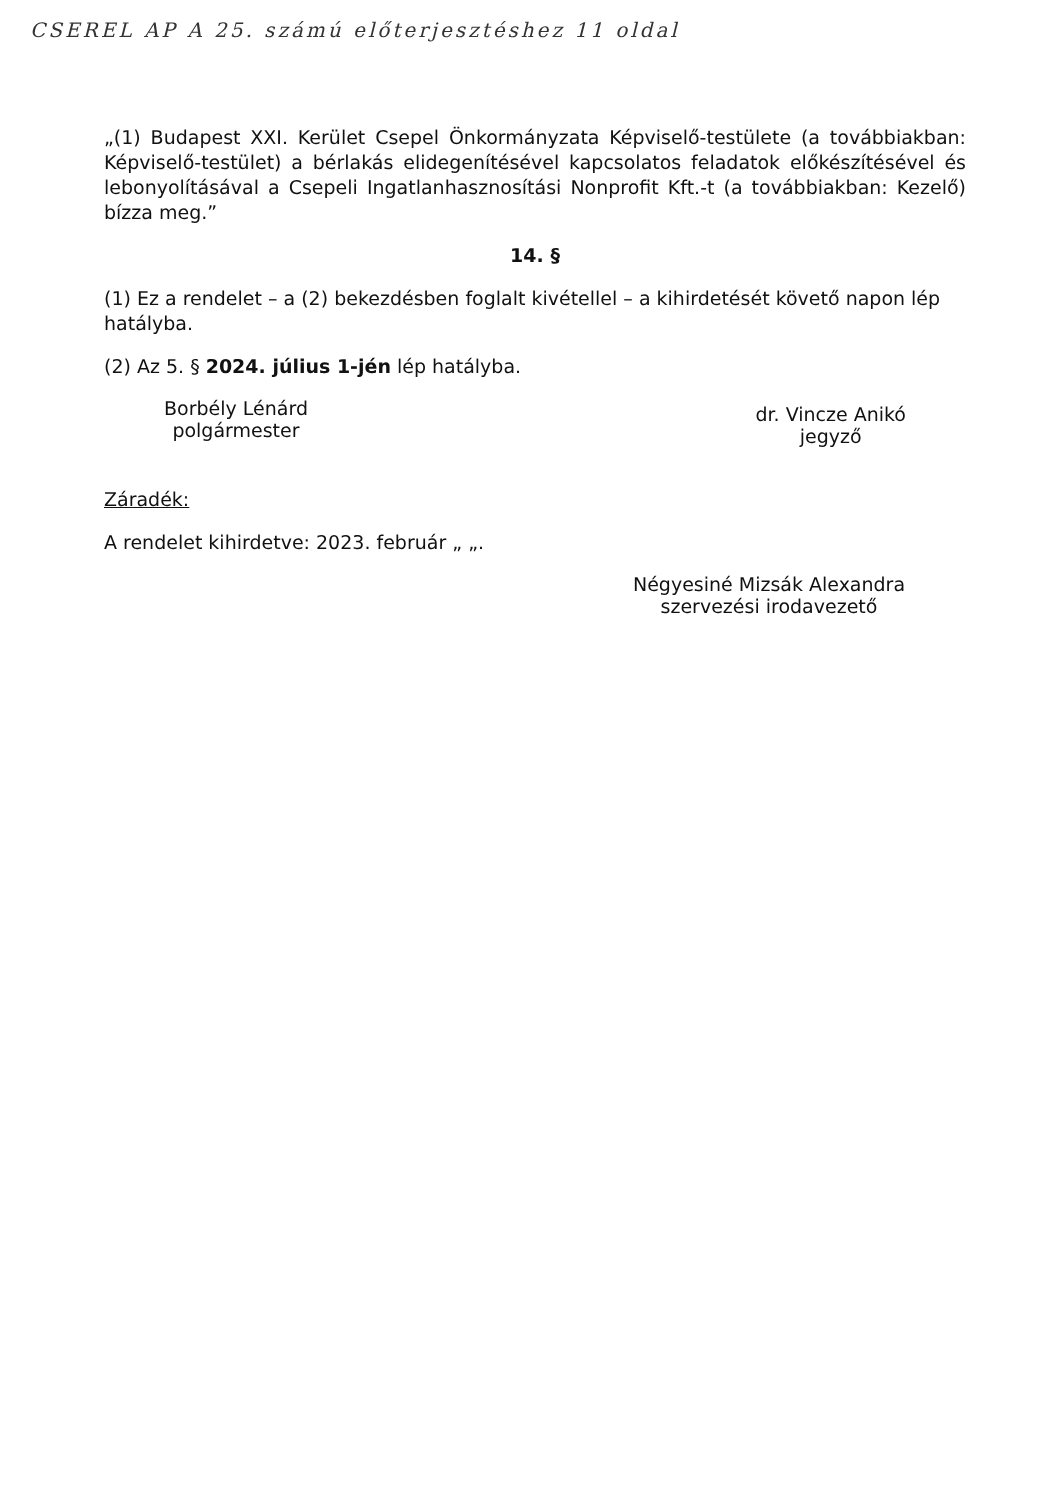CSEREL AP A 25. számú előterjesztéshez 11 oldal
„(1) Budapest XXI. Kerület Csepel Önkormányzata Képviselő-testülete (a továbbiakban: Képviselő-testület) a bérlakás elidegenítésével kapcsolatos feladatok előkészítésével és lebonyolításával a Csepeli Ingatlanhasznosítási Nonprofit Kft.-t (a továbbiakban: Kezelő) bízza meg.”
14. §
(1) Ez a rendelet – a (2) bekezdésben foglalt kivétellel – a kihirdetését követő napon lép hatályba.
(2) Az 5. § 2024. július 1-jén lép hatályba.
Borbély Lénárd
polgármester
dr. Vincze Anikó
jegyző
Záradék:
A rendelet kihirdetve: 2023. február „ „.
Négyesiné Mizsák Alexandra
szervezési irodavezető